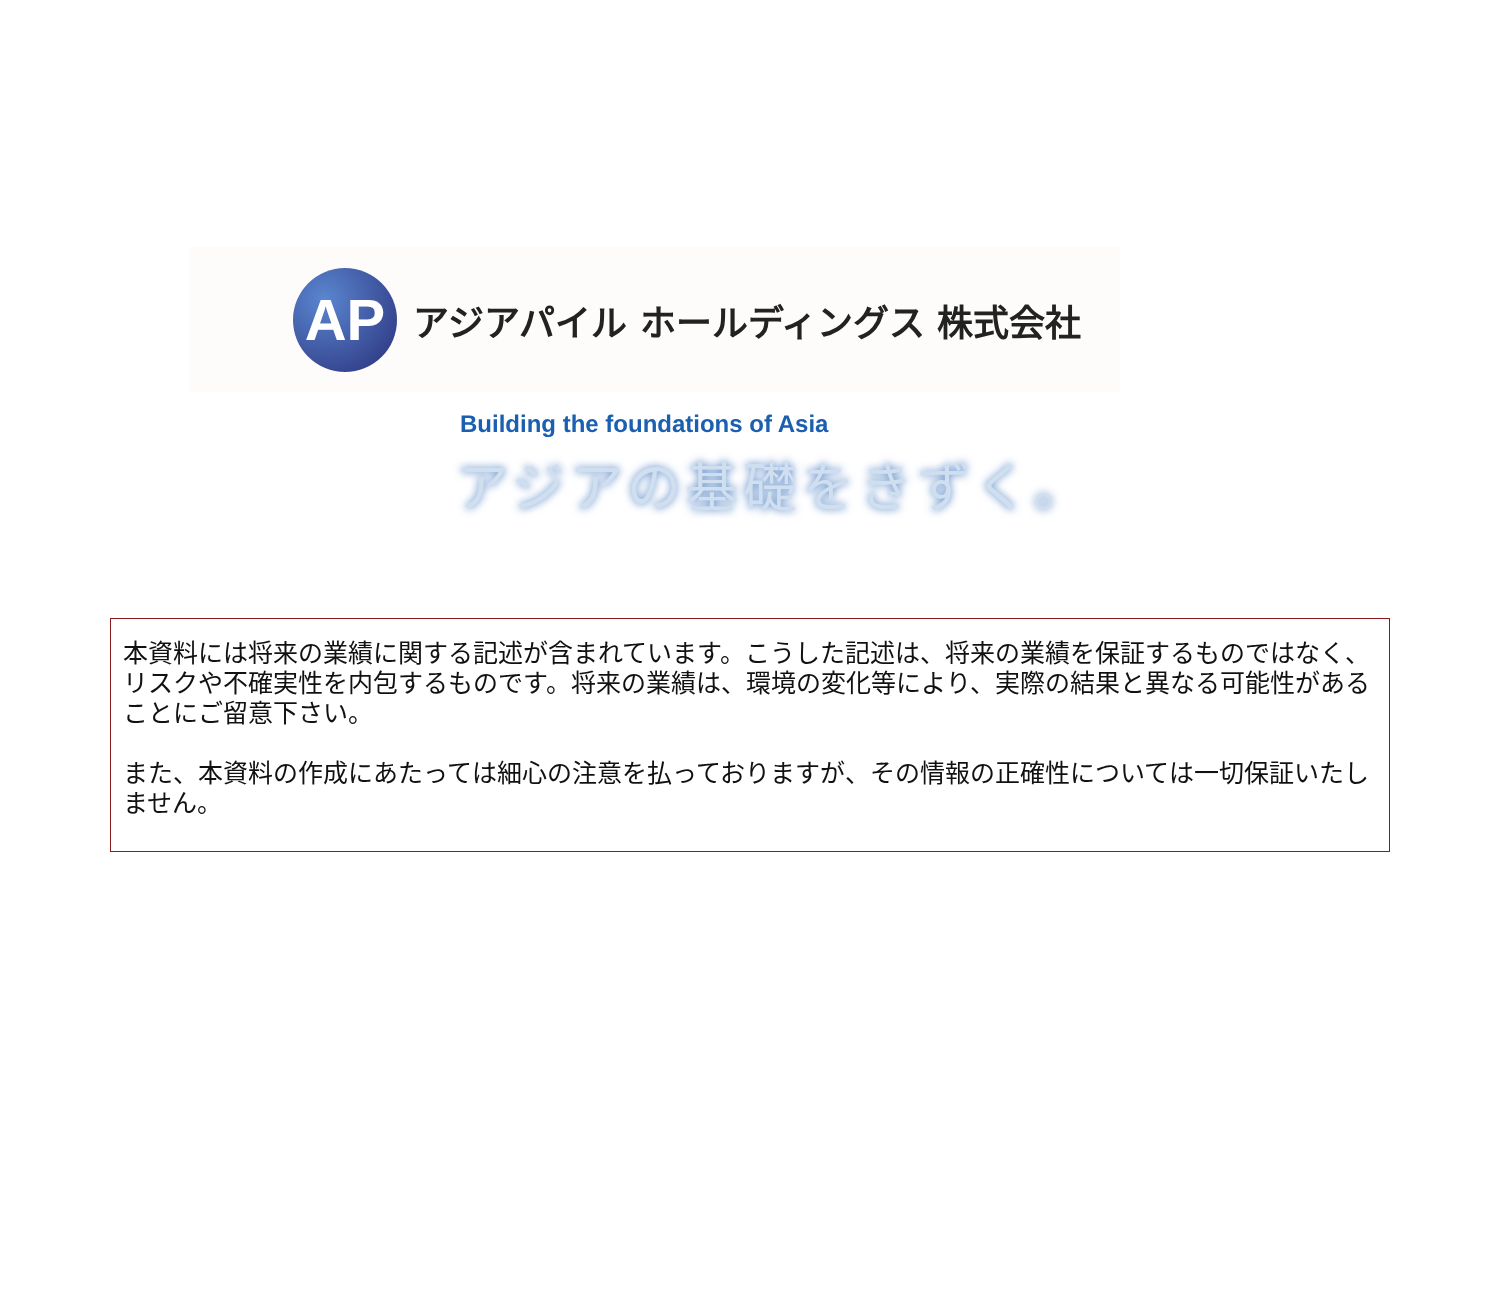AP
アジアパイル ホールディングス 株式会社
Building the foundations of Asia
アジアの基礎をきずく。
本資料には将来の業績に関する記述が含まれています。こうした記述は、将来の業績を保証するものではなく、リスクや不確実性を内包するものです。将来の業績は、環境の変化等により、実際の結果と異なる可能性があることにご留意下さい。
また、本資料の作成にあたっては細心の注意を払っておりますが、その情報の正確性については一切保証いたしません。